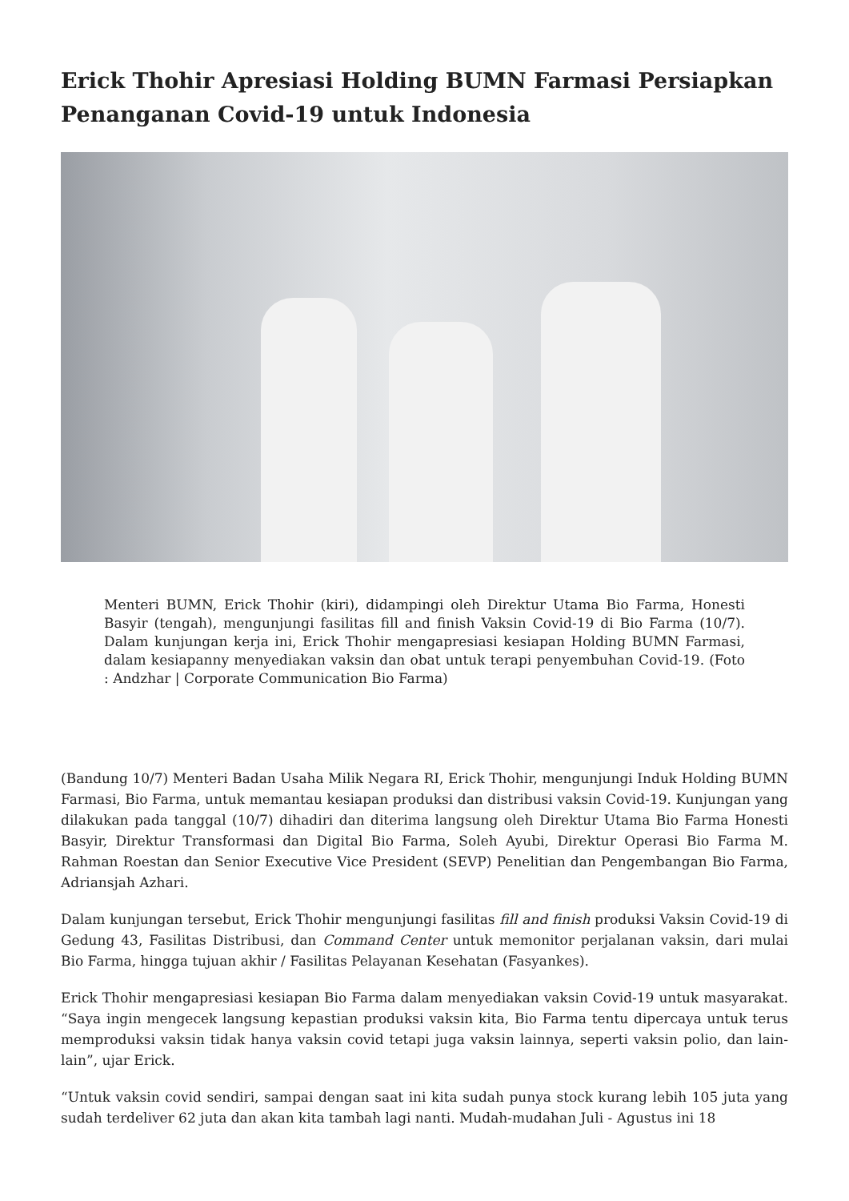Erick Thohir Apresiasi Holding BUMN Farmasi Persiapkan Penanganan Covid-19 untuk Indonesia
Menteri BUMN, Erick Thohir (kiri), didampingi oleh Direktur Utama Bio Farma, Honesti Basyir (tengah), mengunjungi fasilitas fill and finish Vaksin Covid-19 di Bio Farma (10/7). Dalam kunjungan kerja ini, Erick Thohir mengapresiasi kesiapan Holding BUMN Farmasi, dalam kesiapanny menyediakan vaksin dan obat untuk terapi penyembuhan Covid-19. (Foto : Andzhar | Corporate Communication Bio Farma)
(Bandung 10/7) Menteri Badan Usaha Milik Negara RI, Erick Thohir, mengunjungi Induk Holding BUMN Farmasi, Bio Farma, untuk memantau kesiapan produksi dan distribusi vaksin Covid-19. Kunjungan yang dilakukan pada tanggal (10/7) dihadiri dan diterima langsung oleh Direktur Utama Bio Farma Honesti Basyir, Direktur Transformasi dan Digital Bio Farma, Soleh Ayubi, Direktur Operasi Bio Farma M. Rahman Roestan dan Senior Executive Vice President (SEVP) Penelitian dan Pengembangan Bio Farma, Adriansjah Azhari.
Dalam kunjungan tersebut, Erick Thohir mengunjungi fasilitas fill and finish produksi Vaksin Covid-19 di Gedung 43, Fasilitas Distribusi, dan Command Center untuk memonitor perjalanan vaksin, dari mulai Bio Farma, hingga tujuan akhir / Fasilitas Pelayanan Kesehatan (Fasyankes).
Erick Thohir mengapresiasi kesiapan Bio Farma dalam menyediakan vaksin Covid-19 untuk masyarakat. “Saya ingin mengecek langsung kepastian produksi vaksin kita, Bio Farma tentu dipercaya untuk terus memproduksi vaksin tidak hanya vaksin covid tetapi juga vaksin lainnya, seperti vaksin polio, dan lain-lain”, ujar Erick.
“Untuk vaksin covid sendiri, sampai dengan saat ini kita sudah punya stock kurang lebih 105 juta yang sudah terdeliver 62 juta dan akan kita tambah lagi nanti. Mudah-mudahan Juli - Agustus ini 18